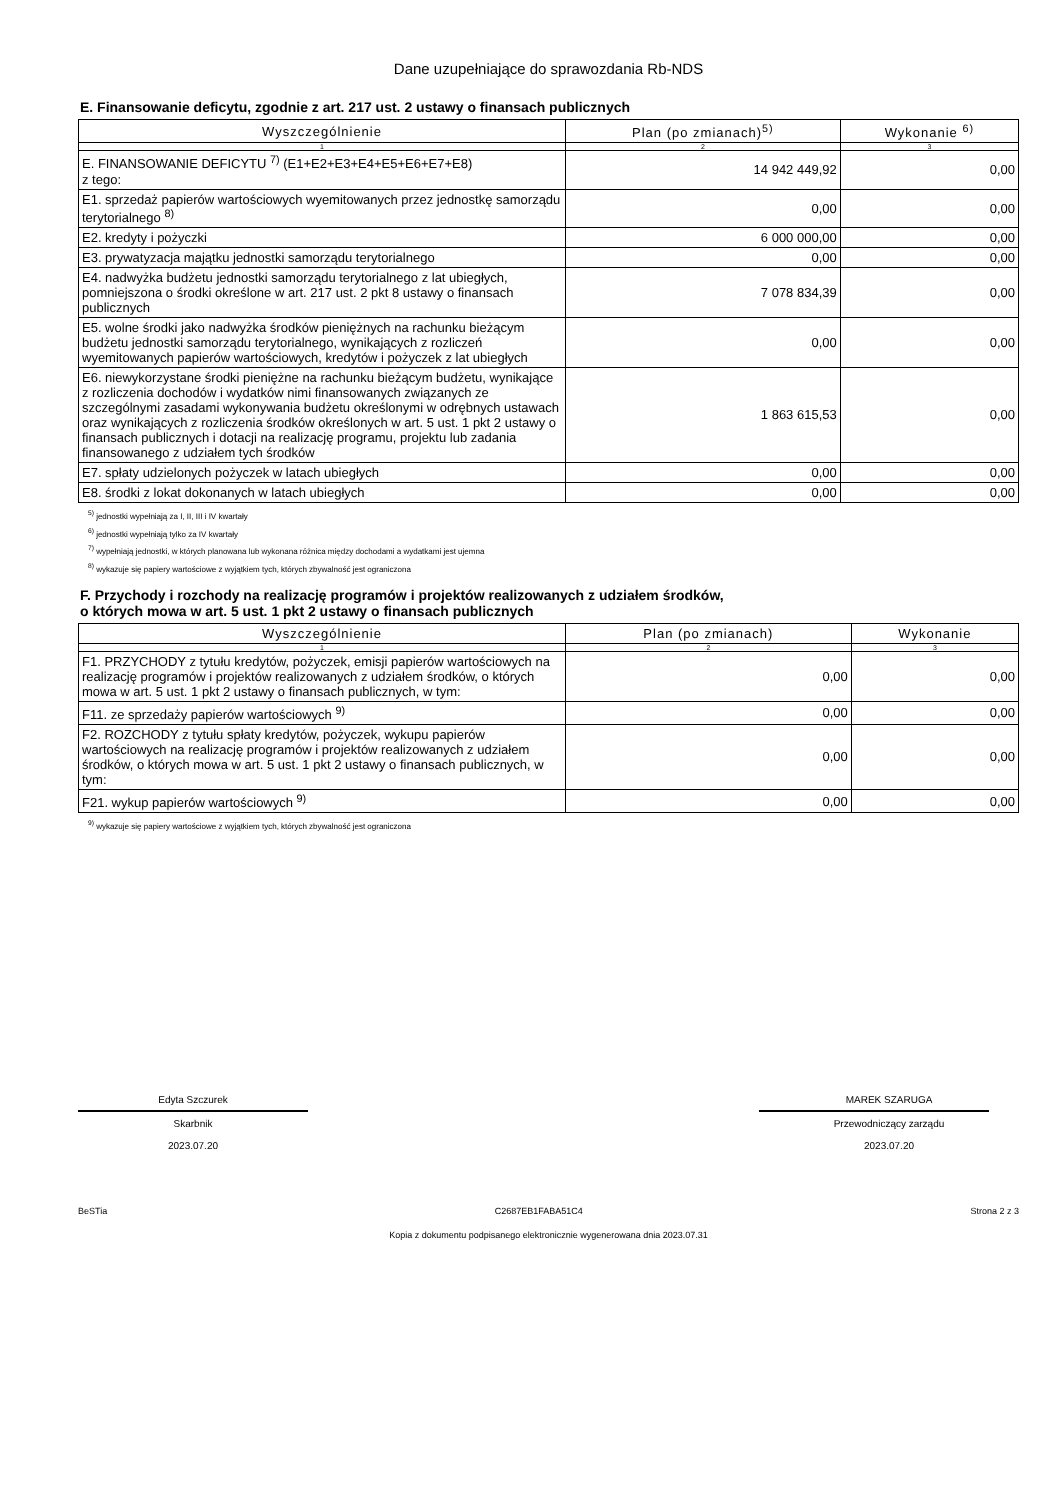Dane uzupełniające do sprawozdania Rb-NDS
E. Finansowanie deficytu, zgodnie z art. 217 ust. 2 ustawy o finansach publicznych
| Wyszczególnienie | Plan (po zmianach)<sup>5)</sup> | Wykonanie <sup>6)</sup> |
| --- | --- | --- |
| 1 | 2 | 3 |
| E. FINANSOWANIE DEFICYTU <sup>7)</sup> (E1+E2+E3+E4+E5+E6+E7+E8) z tego: | 14 942 449,92 | 0,00 |
| E1. sprzedaż papierów wartościowych wyemitowanych przez jednostkę samorządu terytorialnego <sup>8)</sup> | 0,00 | 0,00 |
| E2. kredyty i pożyczki | 6 000 000,00 | 0,00 |
| E3. prywatyzacja majątku jednostki samorządu terytorialnego | 0,00 | 0,00 |
| E4. nadwyżka budżetu jednostki samorządu terytorialnego z lat ubiegłych, pomniejszona o środki określone w art. 217 ust. 2 pkt 8 ustawy o finansach publicznych | 7 078 834,39 | 0,00 |
| E5. wolne środki jako nadwyżka środków pieniężnych na rachunku bieżącym budżetu jednostki samorządu terytorialnego, wynikających z rozliczeń wyemitowanych papierów wartościowych, kredytów i pożyczek z lat ubiegłych | 0,00 | 0,00 |
| E6. niewykorzystane środki pieniężne na rachunku bieżącym budżetu, wynikające z rozliczenia dochodów i wydatków nimi finansowanych związanych ze szczególnymi zasadami wykonywania budżetu określonymi w odrębnych ustawach oraz wynikających z rozliczenia środków określonych w art. 5 ust. 1 pkt 2 ustawy o finansach publicznych i dotacji na realizację programu, projektu lub zadania finansowanego z udziałem tych środków | 1 863 615,53 | 0,00 |
| E7. spłaty udzielonych pożyczek w latach ubiegłych | 0,00 | 0,00 |
| E8. środki z lokat dokonanych w latach ubiegłych | 0,00 | 0,00 |
<sup>5)</sup> jednostki wypełniają za I, II, III i IV kwartały
<sup>6)</sup> jednostki wypełniają tylko za IV kwartały
<sup>7)</sup> wypełniają jednostki, w których planowana lub wykonana różnica między dochodami a wydatkami jest ujemna
<sup>8)</sup> wykazuje się papiery wartościowe z wyjątkiem tych, których zbywalność jest ograniczona
F. Przychody i rozchody na realizację programów i projektów realizowanych z udziałem środków,
o których mowa w art. 5 ust. 1 pkt 2 ustawy o finansach publicznych
| Wyszczególnienie | Plan (po zmianach) | Wykonanie |
| --- | --- | --- |
| 1 | 2 | 3 |
| F1. PRZYCHODY z tytułu kredytów, pożyczek, emisji papierów wartościowych na realizację programów i projektów realizowanych z udziałem środków, o których mowa w art. 5 ust. 1 pkt 2 ustawy o finansach publicznych, w tym: | 0,00 | 0,00 |
| F11. ze sprzedaży papierów wartościowych <sup>9)</sup> | 0,00 | 0,00 |
| F2. ROZCHODY z tytułu spłaty kredytów, pożyczek, wykupu papierów wartościowych na realizację programów i projektów realizowanych z udziałem środków, o których mowa w art. 5 ust. 1 pkt 2 ustawy o finansach publicznych, w tym: | 0,00 | 0,00 |
| F21. wykup papierów wartościowych <sup>9)</sup> | 0,00 | 0,00 |
<sup>9)</sup> wykazuje się papiery wartościowe z wyjątkiem tych, których zbywalność jest ograniczona
Edyta Szczurek
Skarbnik
2023.07.20
MAREK SZARUGA
Przewodniczący zarządu
2023.07.20
BeSTia C2687EB1FABA51C4 Strona 2 z 3
Kopia z dokumentu podpisanego elektronicznie wygenerowana dnia 2023.07.31